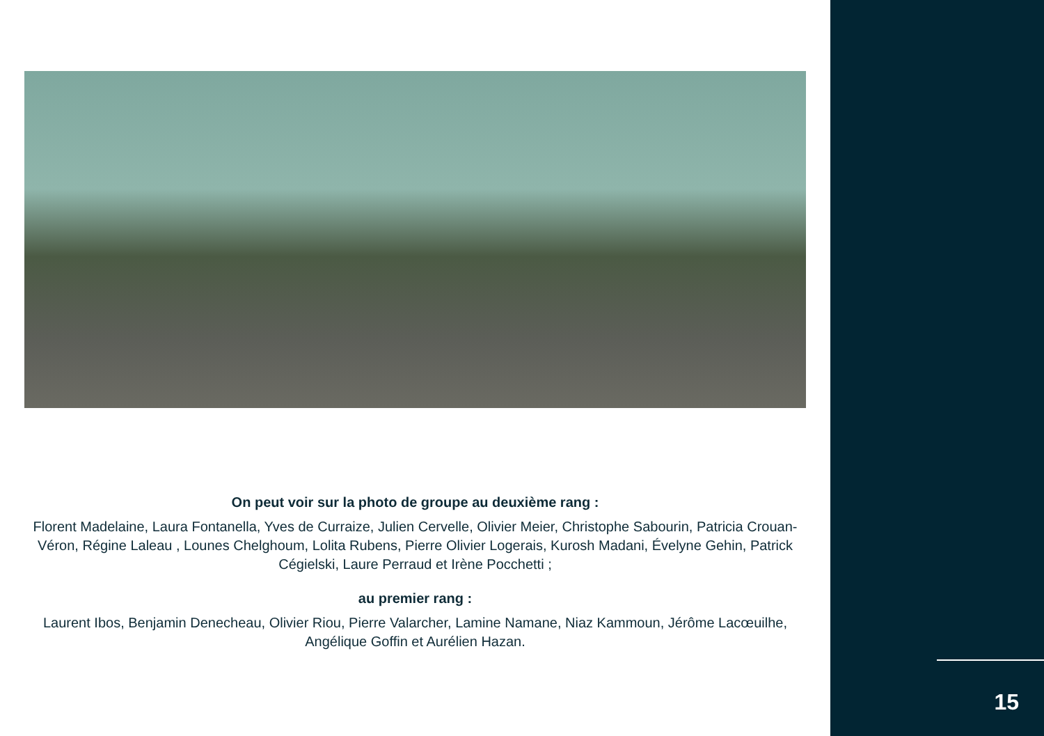On peut voir sur la photo de groupe au deuxième rang :
Florent Madelaine, Laura Fontanella, Yves de Curraize, Julien Cervelle, Olivier Meier, Christophe Sabourin, Patricia Crouan-Véron, Régine Laleau , Lounes Chelghoum, Lolita Rubens, Pierre Olivier Logerais, Kurosh Madani, Évelyne Gehin, Patrick Cégielski, Laure Perraud et Irène Pocchetti ;
au premier rang :
Laurent Ibos, Benjamin Denecheau, Olivier Riou, Pierre Valarcher, Lamine Namane, Niaz Kammoun, Jérôme Lacœuilhe, Angélique Goffin et Aurélien Hazan.
15